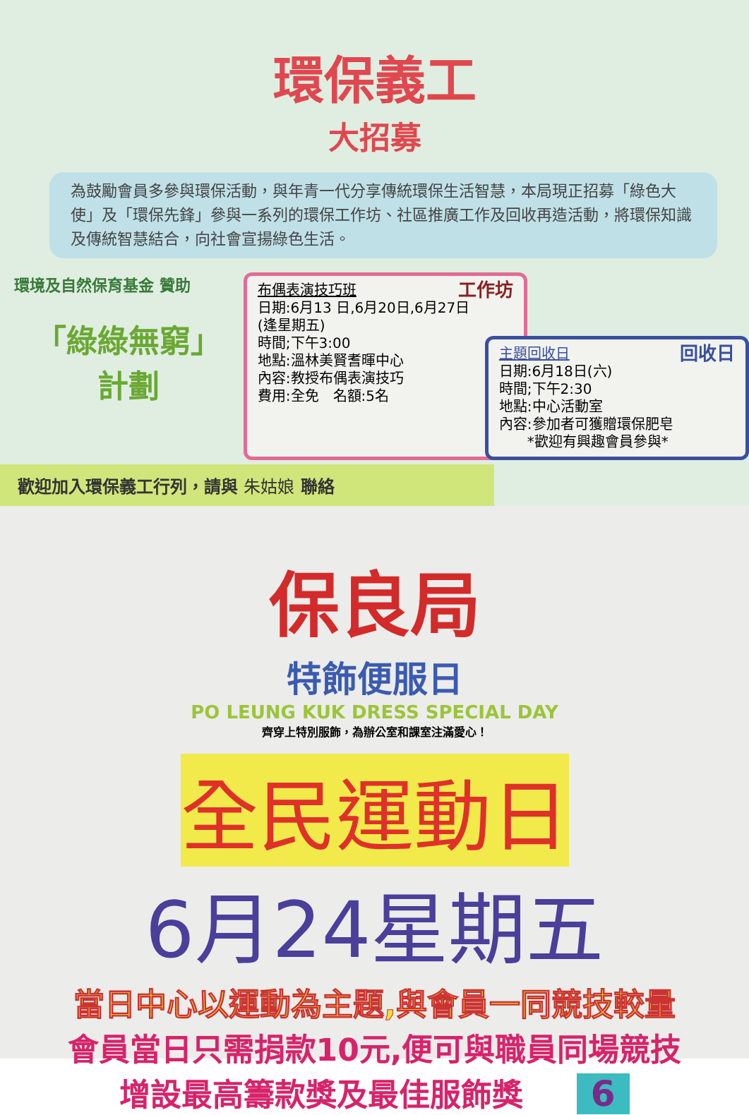環保義工
大招募
為鼓勵會員多參與環保活動，與年青一代分享傳統環保生活智慧，本局現正招募「綠色大使」及「環保先鋒」參與一系列的環保工作坊、社區推廣工作及回收再造活動，將環保知識及傳統智慧結合，向社會宣揚綠色生活。
環境及自然保育基金 贊助
「綠綠無窮」
計劃
布偶表演技巧班 工作坊
日期:6月13 日,6月20日,6月27日
(逢星期五)
時間;下午3:00
地點:溫林美賢耆暉中心
內容:教授布偶表演技巧
費用:全免　名額:5名
主題回收日 回收日
日期:6月18日(六)
時間;下午2:30
地點:中心活動室
內容:參加者可獲贈環保肥皂
　　*歡迎有興趣會員參與*
歡迎加入環保義工行列，請與 朱姑娘 聯絡
保良局
特飾便服日
PO LEUNG KUK DRESS SPECIAL DAY
齊穿上特別服飾，為辦公室和課室注滿愛心！
全民運動日
6月24星期五
當日中心以運動為主題,與會員一同競技較量
會員當日只需捐款10元,便可與職員同場競技
增設最高籌款獎及最佳服飾獎 6